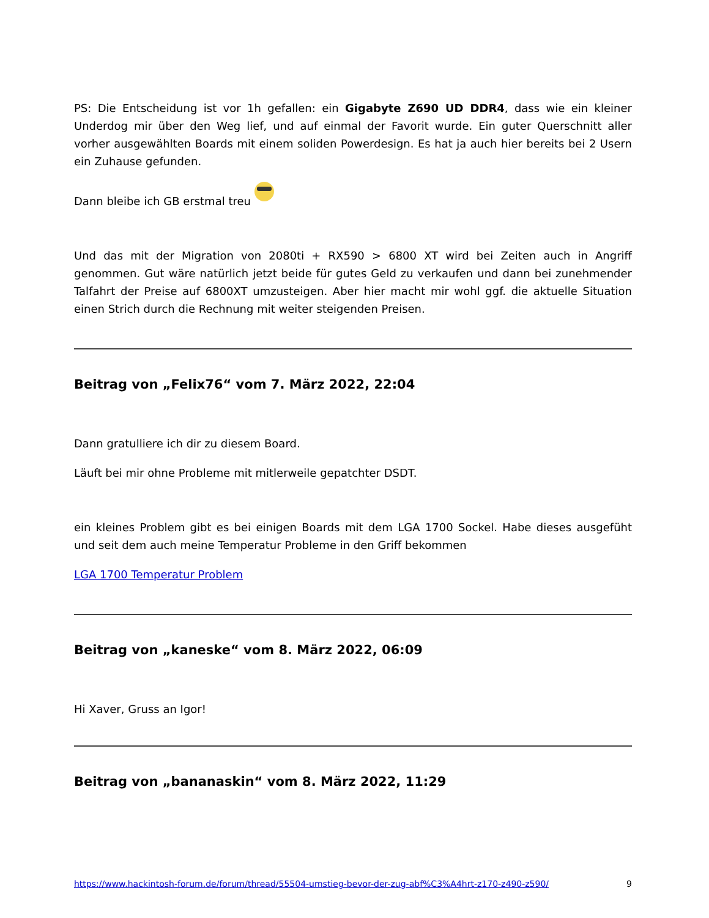PS: Die Entscheidung ist vor 1h gefallen: ein Gigabyte Z690 UD DDR4, dass wie ein kleiner Underdog mir über den Weg lief, und auf einmal der Favorit wurde. Ein guter Querschnitt aller vorher ausgewählten Boards mit einem soliden Powerdesign. Es hat ja auch hier bereits bei 2 Usern ein Zuhause gefunden.
Dann bleibe ich GB erstmal treu
Und das mit der Migration von 2080ti + RX590 > 6800 XT wird bei Zeiten auch in Angriff genommen. Gut wäre natürlich jetzt beide für gutes Geld zu verkaufen und dann bei zunehmender Talfahrt der Preise auf 6800XT umzusteigen. Aber hier macht mir wohl ggf. die aktuelle Situation einen Strich durch die Rechnung mit weiter steigenden Preisen.
Beitrag von „Felix76“ vom 7. März 2022, 22:04
Dann gratulliere ich dir zu diesem Board.
Läuft bei mir ohne Probleme mit mitlerweile gepatchter DSDT.
ein kleines Problem gibt es bei einigen Boards mit dem LGA 1700 Sockel. Habe dieses ausgefüht und seit dem auch meine Temperatur Probleme in den Griff bekommen
LGA 1700 Temperatur Problem
Beitrag von „kaneske“ vom 8. März 2022, 06:09
Hi Xaver, Gruss an Igor!
Beitrag von „bananaskin“ vom 8. März 2022, 11:29
https://www.hackintosh-forum.de/forum/thread/55504-umstieg-bevor-der-zug-abf%C3%A4hrt-z170-z490-z590/ 9